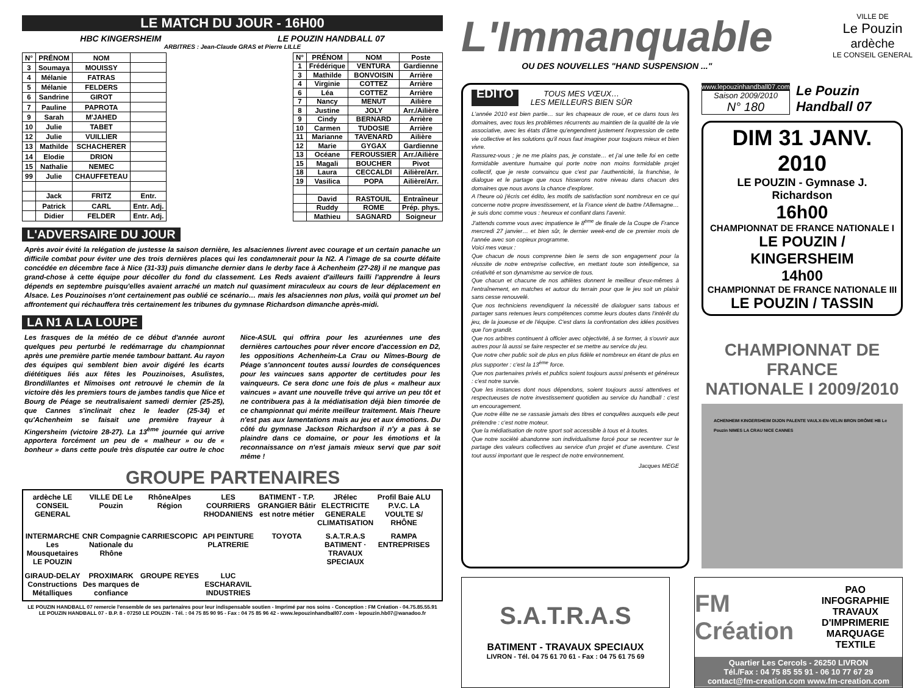LE MATCH DU JOUR - 16H00
HBC KINGERSHEIM LE POUZIN HANDBALL 07
ARBITRES : Jean-Claude GRAS et Pierre LILLE
| N° | PRÉNOM | NOM | |
| --- | --- | --- | --- |
| 3 | Soumaya | MOUISSY | |
| 4 | Mélanie | FATRAS | |
| 5 | Mélanie | FELDERS | |
| 6 | Sandrine | GIROT | |
| 7 | Pauline | PAPROTA | |
| 9 | Sarah | M'JAHED | |
| 10 | Julie | TABET | |
| 12 | Julie | VUILLIER | |
| 13 | Mathilde | SCHACHERER | |
| 14 | Elodie | DRION | |
| 15 | Nathalie | NEMEC | |
| 99 | Julie | CHAUFFETEAU | |
| | Jack | FRITZ | Entr. |
| | Patrick | CARL | Entr. Adj. |
| | Didier | FELDER | Entr. Adj. |
| N° | PRÉNOM | NOM | Poste |
| --- | --- | --- | --- |
| 1 | Frédérique | VENTURA | Gardienne |
| 3 | Mathilde | BONVOISIN | Arrière |
| 4 | Virginie | COTTEZ | Arrière |
| 6 | Léa | COTTEZ | Arrière |
| 7 | Nancy | MENUT | Ailière |
| 8 | Justine | JOLY | Arr./Ailière |
| 9 | Cindy | BERNARD | Arrière |
| 10 | Carmen | TUDOSIE | Arrière |
| 11 | Marianne | TAVENARD | Ailière |
| 12 | Marie | GYGAX | Gardienne |
| 13 | Océane | FEROUSSIER | Arr./Ailière |
| 15 | Magali | BOUCHER | Pivot |
| 18 | Laura | CECCALDI | Ailière/Arr. |
| 19 | Vasilica | POPA | Ailière/Arr. |
| | David | RASTOUIL | Entraîneur |
| | Ruddy | ROME | Prép. phys. |
| | Mathieu | SAGNARD | Soigneur |
L'ADVERSAIRE DU JOUR
Après avoir évité la relégation de justesse la saison dernière, les alsaciennes livrent avec courage et un certain panache un difficile combat pour éviter une des trois dernières places qui les condamnerait pour la N2. A l'image de sa courte défaite concédée en décembre face à Nice (31-33) puis dimanche dernier dans le derby face à Achenheim (27-28) il ne manque pas grand-chose à cette équipe pour décoller du fond du classement. Les Reds avaient d'ailleurs failli l'apprendre à leurs dépends en septembre puisqu'elles avaient arraché un match nul quasiment miraculeux au cours de leur déplacement en Alsace. Les Pouzinoises n'ont certainement pas oublié ce scénario… mais les alsaciennes non plus, voilà qui promet un bel affrontement qui réchauffera très certainement les tribunes du gymnase Richardson dimanche après-midi.
LA N1 A LA LOUPE
Les frasques de la météo de ce début d'année auront quelques peu perturbé le redémarrage du championnat après une première partie menée tambour battant. Au rayon des équipes qui semblent bien avoir digéré les écarts diététiques liés aux fêtes les Pouzinoises, Asulistes, Brondillantes et Nîmoises ont retrouvé le chemin de la victoire dès les premiers tours de jambes tandis que Nice et Bourg de Péage se neutralisaient samedi dernier (25-25), que Cannes s'inclinait chez le leader (25-34) et qu'Achenheim se faisait une première frayeur à Kingersheim (victoire 28-27). La 13<sup>ème</sup> journée qui arrive apportera forcément un peu de « malheur » ou de « bonheur » dans cette poule très disputée car outre le choc Nice-ASUL qui offrira pour les azuréennes une des dernières cartouches pour rêver encore d'accession en D2, les oppositions Achenheim-La Crau ou Nîmes-Bourg de Péage s'annoncent toutes aussi lourdes de conséquences pour les vaincues sans apporter de certitudes pour les vainqueurs. Ce sera donc une fois de plus « malheur aux vaincues » avant une nouvelle trêve qui arrive un peu tôt et ne contribuera pas à la médiatisation déjà bien timorée de ce championnat qui mérite meilleur traitement. Mais l'heure n'est pas aux lamentations mais au jeu et aux émotions. Du côté du gymnase Jackson Richardson il n'y a pas à se plaindre dans ce domaine, or pour les émotions et la reconnaissance on n'est jamais mieux servi que par soit même !
GROUPE PARTENAIRES
ardèche LE CONSEIL GENERAL VILLE DE Le Pouzin RhôneAlpes Région LES COURRIERS RHODANIENS BATIMENT - T.P. GRANGIER Bâtir est notre métier JRélec ELECTRICITE GENERALE CLIMATISATION Profil Baie ALU P.V.C. LA VOULTE S/ RHÔNE INTERMARCHE Les Mousquetaires LE POUZIN CNR Compagnie Nationale du Rhône CARRIESCOPIC API PEINTURE PLATRERIE TOYOTA S.A.T.R.A.S BATIMENT · TRAVAUX SPECIAUX RAMPA ENTREPRISES GIRAUD-DELAY Constructions Métalliques PROXIMARK Des marques de confiance GROUPE REYES LUC ESCHARAVIL INDUSTRIES
LE POUZIN HANDBALL 07 remercie l'ensemble de ses partenaires pour leur indispensable soutien - Imprimé par nos soins - Conception : FM Création - 04.75.85.55.91
LE POUZIN HANDBALL 07 - B.P. 8 - 07250 LE POUZIN - Tél. : 04 75 85 90 95 - Fax : 04 75 85 96 42 - www.lepouzinhandball07.com - lepouzin.hb07@wanadoo.fr
L'Immanquable
OU DES NOUVELLES "HAND SUSPENSION ..."
VILLE DE
Le Pouzin
ardèche
LE CONSEIL GENERAL
EDITO TOUS MES VŒUX…
LES MEILLEURS BIEN SÛR
L'année 2010 est bien partie… sur les chapeaux de roue, et ce dans tous les domaines, avec tous les problèmes récurrents au maintien de la qualité de la vie associative, avec les états d'âme qu'engendrent justement l'expression de cette vie collective et les solutions qu'il nous faut imaginer pour toujours mieux et bien vivre.
Rassurez-vous ; je ne me plains pas, je constate… et j'ai une telle foi en cette formidable aventure humaine qui porte notre non moins formidable projet collectif, que je reste convaincu que c'est par l'authenticité, la franchise, le dialogue et le partage que nous hisserons notre niveau dans chacun des domaines que nous avons la chance d'explorer.
A l'heure où j'écris cet édito, les motifs de satisfaction sont nombreux en ce qui concerne notre propre investissement, et la France vient de battre l'Allemagne…je suis donc comme vous : heureux et confiant dans l'avenir.
J'attends comme vous avec impatience le 8<sup>ème</sup> de finale de la Coupe de France mercredi 27 janvier… et bien sûr, le dernier week-end de ce premier mois de l'année avec son copieux programme.
Voici mes vœux :
Que chacun de nous comprenne bien le sens de son engagement pour la réussite de notre entreprise collective, en mettant toute son intelligence, sa créativité et son dynamisme au service de tous.
Que chacun et chacune de nos athlètes donnent le meilleur d'eux-mêmes à l'entraînement, en matches et autour du terrain pour que le jeu soit un plaisir sans cesse renouvelé.
Que nos techniciens revendiquent la nécessité de dialoguer sans tabous et partager sans retenues leurs compétences comme leurs doutes dans l'intérêt du jeu, de la joueuse et de l'équipe. C'est dans la confrontation des idées positives que l'on grandit.
Que nos arbitres continuent à officier avec objectivité, à se former, à s'ouvrir aux autres pour là aussi se faire respecter et se mettre au service du jeu.
Que notre cher public soit de plus en plus fidèle et nombreux en étant de plus en plus supporter : c'est la 13<sup>ème</sup> force.
Que nos partenaires privés et publics soient toujours aussi présents et généreux : c'est notre survie.
Que les instances dont nous dépendons, soient toujours aussi attentives et respectueuses de notre investissement quotidien au service du handball : c'est un encouragement.
Que notre élite ne se rassasie jamais des titres et conquêtes auxquels elle peut prétendre : c'est notre moteur.
Que la médiatisation de notre sport soit accessible à tous et à toutes.
Que notre société abandonne son individualisme forcé pour se recentrer sur le partage des valeurs collectives au service d'un projet et d'une aventure. C'est tout aussi important que le respect de notre environnement.
Jacques MEGE
www.lepouzinhandball07.com
Saison 2009/2010
N° 180
Le Pouzin Handball 07
DIM 31 JANV. 2010
LE POUZIN - Gymnase J. Richardson
16h00
CHAMPIONNAT DE FRANCE NATIONALE I
LE POUZIN / KINGERSHEIM
14h00
CHAMPIONNAT DE FRANCE NATIONALE III
LE POUZIN / TASSIN
CHAMPIONNAT DE FRANCE
NATIONALE I 2009/2010
ACHENHEIM KINGERSHEIM DIJON PALENTE VAULX-EN-VELIN BRON DRÔME HB Le Pouzin NIMES LA CRAU NICE CANNES
S.A.T.R.A.S
BATIMENT - TRAVAUX SPECIAUX
LIVRON - Tél. 04 75 61 70 61 - Fax : 04 75 61 75 69
FM Création PAO
INFOGRAPHIE
TRAVAUX D'IMPRIMERIE
MARQUAGE TEXTILE
Quartier Les Cercols - 26250 LIVRON
Tél./Fax : 04 75 85 55 91 - 06 10 77 67 29
contact@fm-creation.com www.fm-creation.com